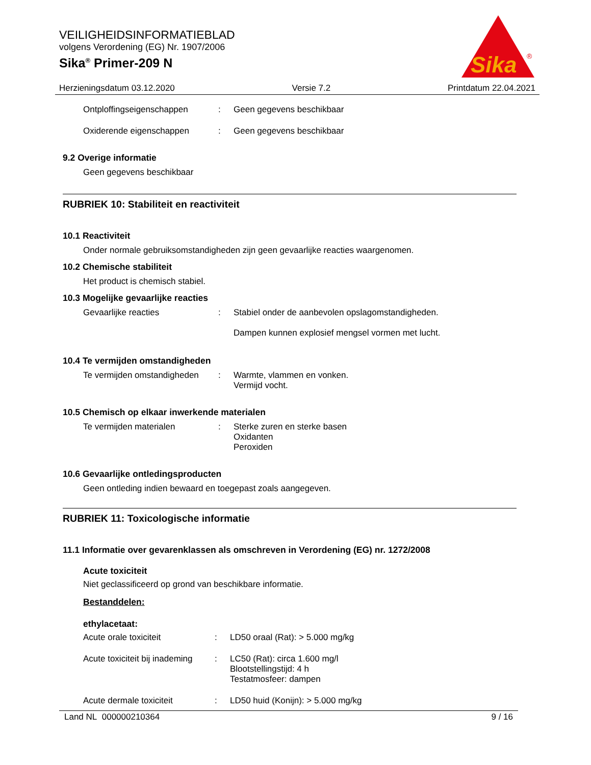VEILIGHEIDSINFORMATIEBLAD
volgens Verordening (EG) Nr. 1907/2006
Sika<sup>®</sup> Primer-209 N
Sika
®
Herzieningsdatum 03.12.2020 Versie 7.2 Printdatum 22.04.2021
Ontploffingseigenschappen : Geen gegevens beschikbaar
Oxiderende eigenschappen : Geen gegevens beschikbaar
9.2 Overige informatie
Geen gegevens beschikbaar
RUBRIEK 10: Stabiliteit en reactiviteit
10.1 Reactiviteit
Onder normale gebruiksomstandigheden zijn geen gevaarlijke reacties waargenomen.
10.2 Chemische stabiliteit
Het product is chemisch stabiel.
10.3 Mogelijke gevaarlijke reacties
Gevaarlijke reacties : Stabiel onder de aanbevolen opslagomstandigheden.
Dampen kunnen explosief mengsel vormen met lucht.
10.4 Te vermijden omstandigheden
Te vermijden omstandigheden
: Warmte, vlammen en vonken.
Vermijd vocht.
10.5 Chemisch op elkaar inwerkende materialen
Te vermijden materialen : Sterke zuren en sterke basen
Oxidanten
Peroxiden
10.6 Gevaarlijke ontledingsproducten
Geen ontleding indien bewaard en toegepast zoals aangegeven.
RUBRIEK 11: Toxicologische informatie
11.1 Informatie over gevarenklassen als omschreven in Verordening (EG) nr. 1272/2008
Acute toxiciteit
Niet geclassificeerd op grond van beschikbare informatie.
Bestanddelen:
ethylacetaat:
Acute orale toxiciteit : LD50 oraal (Rat): > 5.000 mg/kg
Acute toxiciteit bij inademing
: LC50 (Rat): circa 1.600 mg/l
Blootstellingstijd: 4 h
Testatmosfeer: dampen
Acute dermale toxiciteit : LD50 huid (Konijn): > 5.000 mg/kg
Land NL 000000210364 9 / 16